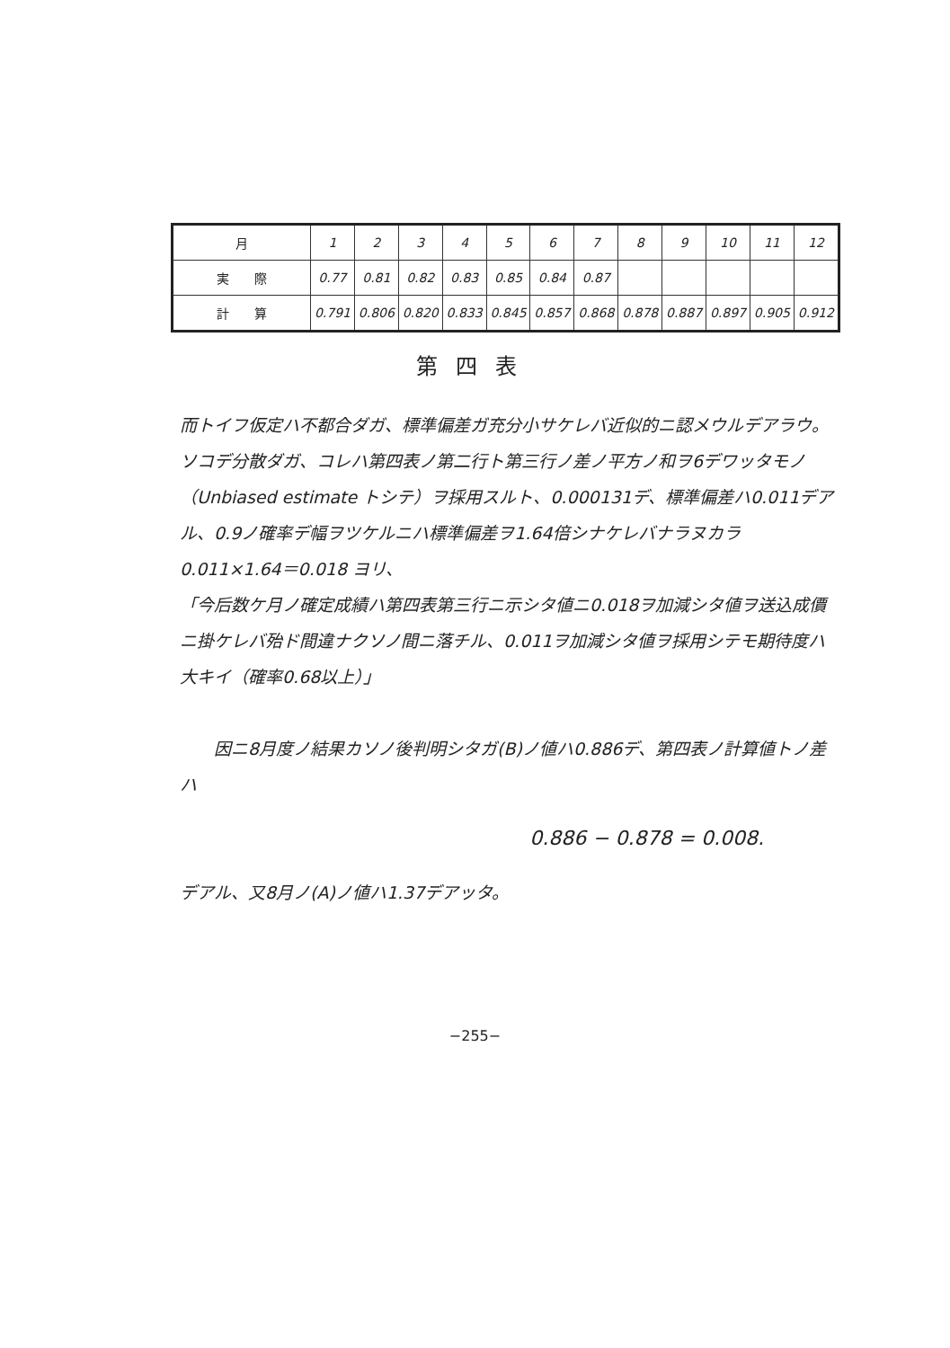| 月 | 1 | 2 | 3 | 4 | 5 | 6 | 7 | 8 | 9 | 10 | 11 | 12 |
| 実 際 | 0.77 | 0.81 | 0.82 | 0.83 | 0.85 | 0.84 | 0.87 | | | | | |
| 計 算 | 0.791 | 0.806 | 0.820 | 0.833 | 0.845 | 0.857 | 0.868 | 0.878 | 0.887 | 0.897 | 0.905 | 0.912 |
第四表
而トイフ仮定ハ不都合ダガ、標準偏差ガ充分小サケレバ近似的ニ認メウルデアラウ。ソコデ分散ダガ、コレハ第四表ノ第二行ト第三行ノ差ノ平方ノ和ヲ6デワッタモノ（Unbiased estimate トシテ）ヲ採用スルト、0.000131デ、標準偏差ハ0.011デアル、0.9ノ確率デ幅ヲツケルニハ標準偏差ヲ1.64倍シナケレバナラヌカラ 0.011×1.64＝0.018 ヨリ、
「今后数ケ月ノ確定成績ハ第四表第三行ニ示シタ値ニ0.018ヲ加減シタ値ヲ送込成價ニ掛ケレバ殆ド間違ナクソノ間ニ落チル、0.011ヲ加減シタ値ヲ採用シテモ期待度ハ大キイ（確率0.68以上）」
因ニ8月度ノ結果カソノ後判明シタガ(B)ノ値ハ0.886デ、第四表ノ計算値トノ差ハ
0.886 − 0.878 = 0.008.
デアル、又8月ノ(A)ノ値ハ1.37デアッタ。
−255−